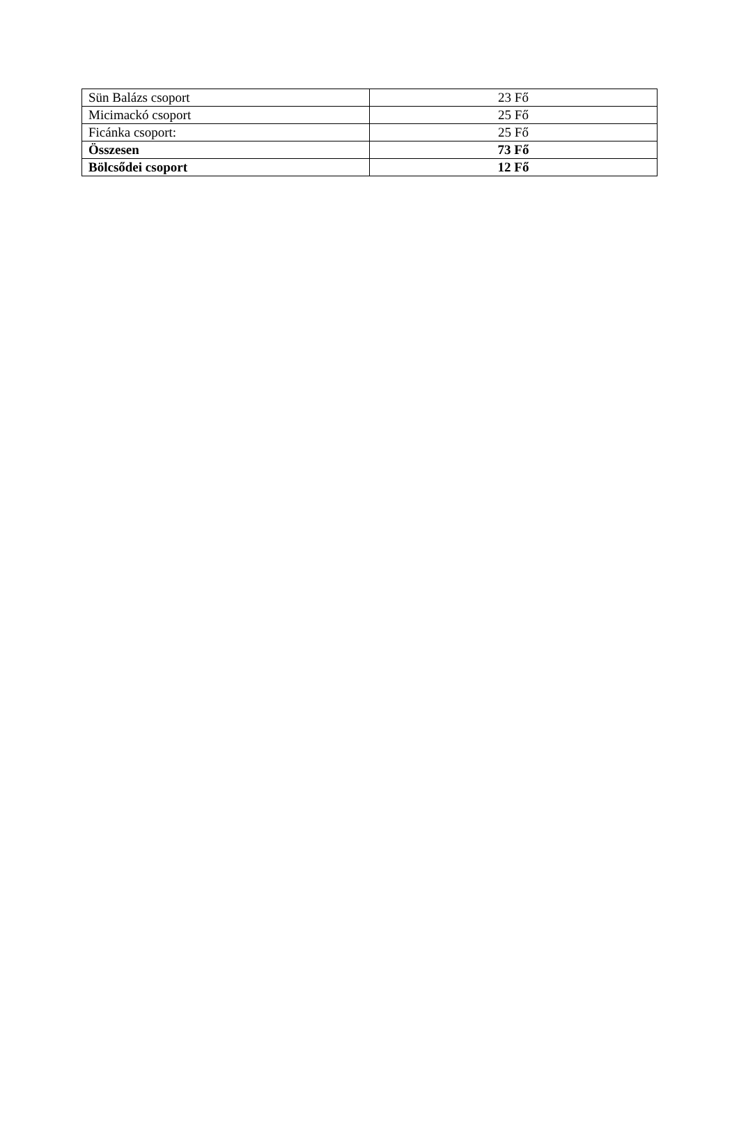| Sün Balázs csoport | 23 Fő |
| Micimackó csoport | 25 Fő |
| Ficánka csoport: | 25 Fő |
| Összesen | 73 Fő |
| Bölcsődei csoport | 12 Fő |